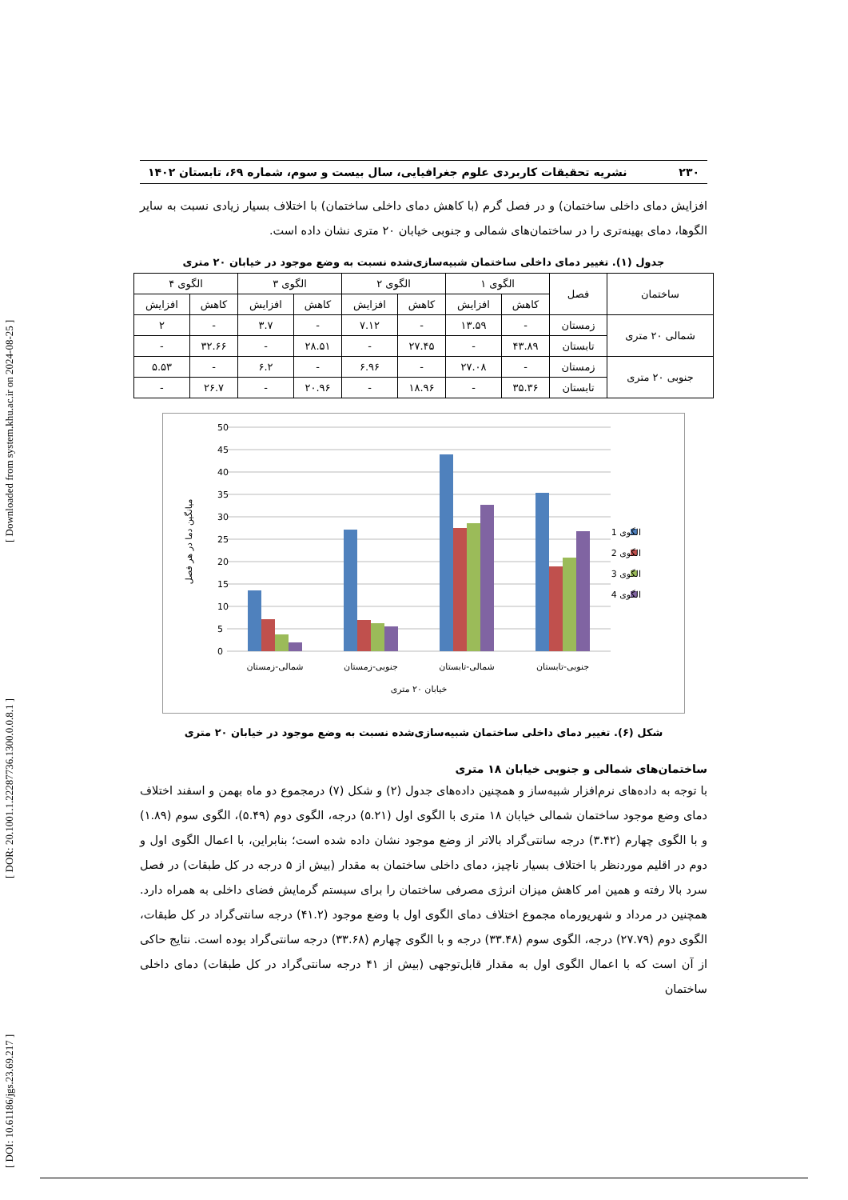[ DOI: 10.61186/jgs.23.69.217 ] [ DOR: 20.1001.1.22287736.1300.0.0.8.1 ] [ Downloaded from system.khu.ac.ir on 2024-08-25 ]
۲۳۰ نشریه تحقیقات کاربردی علوم جغرافیایی، سال بیست و سوم، شماره ۶۹، تابستان ۱۴۰۲
افزایش دمای داخلی ساختمان) و در فصل گرم (با کاهش دمای داخلی ساختمان) با اختلاف بسیار زیادی نسبت به سایر الگوها، دمای بهینه‌تری را در ساختمان‌های شمالی و جنوبی خیابان ۲۰ متری نشان داده است.
جدول (۱). تغییر دمای داخلی ساختمان شبیه‌سازی‌شده نسبت به وضع موجود در خیابان ۲۰ متری
| ساختمان | فصل | الگوی ۱ | | الگوی ۲ | | الگوی ۳ | | الگوی ۴ | |
| --- | --- | --- | --- | --- | --- | --- | --- | --- | --- |
| | | کاهش | افزایش | کاهش | افزایش | کاهش | افزایش | کاهش | افزایش |
| شمالی ۲۰ متری | زمستان | - | ۱۳.۵۹ | - | ۷.۱۲ | - | ۳.۷ | - | ۲ |
| | تابستان | ۴۳.۸۹ | - | ۲۷.۴۵ | - | ۲۸.۵۱ | - | ۳۲.۶۶ | - |
| جنوبی ۲۰ متری | زمستان | - | ۲۷.۰۸ | - | ۶.۹۶ | - | ۶.۲ | - | ۵.۵۳ |
| | تابستان | ۳۵.۳۶ | - | ۱۸.۹۶ | - | ۲۰.۹۶ | - | ۲۶.۷ | - |
50
45
40
35
30
25
20
15
10
5
0
شمالی-زمستان
جنوبی-زمستان
شمالی-تابستان
جنوبی-تابستان
خیابان ۲۰ متری
میانگین دما در هر فصل
الگوی 1
الگوی 2
الگوی 3
الگوی 4
شکل (۶). تغییر دمای داخلی ساختمان شبیه‌سازی‌شده نسبت به وضع موجود در خیابان ۲۰ متری
ساختمان‌های شمالی و جنوبی خیابان ۱۸ متری
با توجه به داده‌های نرم‌افزار شبیه‌ساز و همچنین داده‌های جدول (۲) و شکل (۷) درمجموع دو ماه بهمن و اسفند اختلاف دمای وضع موجود ساختمان شمالی خیابان ۱۸ متری با الگوی اول (۵.۲۱) درجه، الگوی دوم (۵.۴۹)، الگوی سوم (۱.۸۹) و با الگوی چهارم (۳.۴۲) درجه سانتی‌گراد بالاتر از وضع موجود نشان داده شده است؛ بنابراین، با اعمال الگوی اول و دوم در اقلیم موردنظر با اختلاف بسیار ناچیز، دمای داخلی ساختمان به مقدار (بیش از ۵ درجه در کل طبقات) در فصل سرد بالا رفته و همین امر کاهش میزان انرژی مصرفی ساختمان را برای سیستم گرمایش فضای داخلی به همراه دارد. همچنین در مرداد و شهریورماه مجموع اختلاف دمای الگوی اول با وضع موجود (۴۱.۲) درجه سانتی‌گراد در کل طبقات، الگوی دوم (۲۷.۷۹) درجه، الگوی سوم (۳۳.۴۸) درجه و با الگوی چهارم (۳۳.۶۸) درجه سانتی‌گراد بوده است. نتایج حاکی از آن است که با اعمال الگوی اول به مقدار قابل‌توجهی (بیش از ۴۱ درجه سانتی‌گراد در کل طبقات) دمای داخلی ساختمان